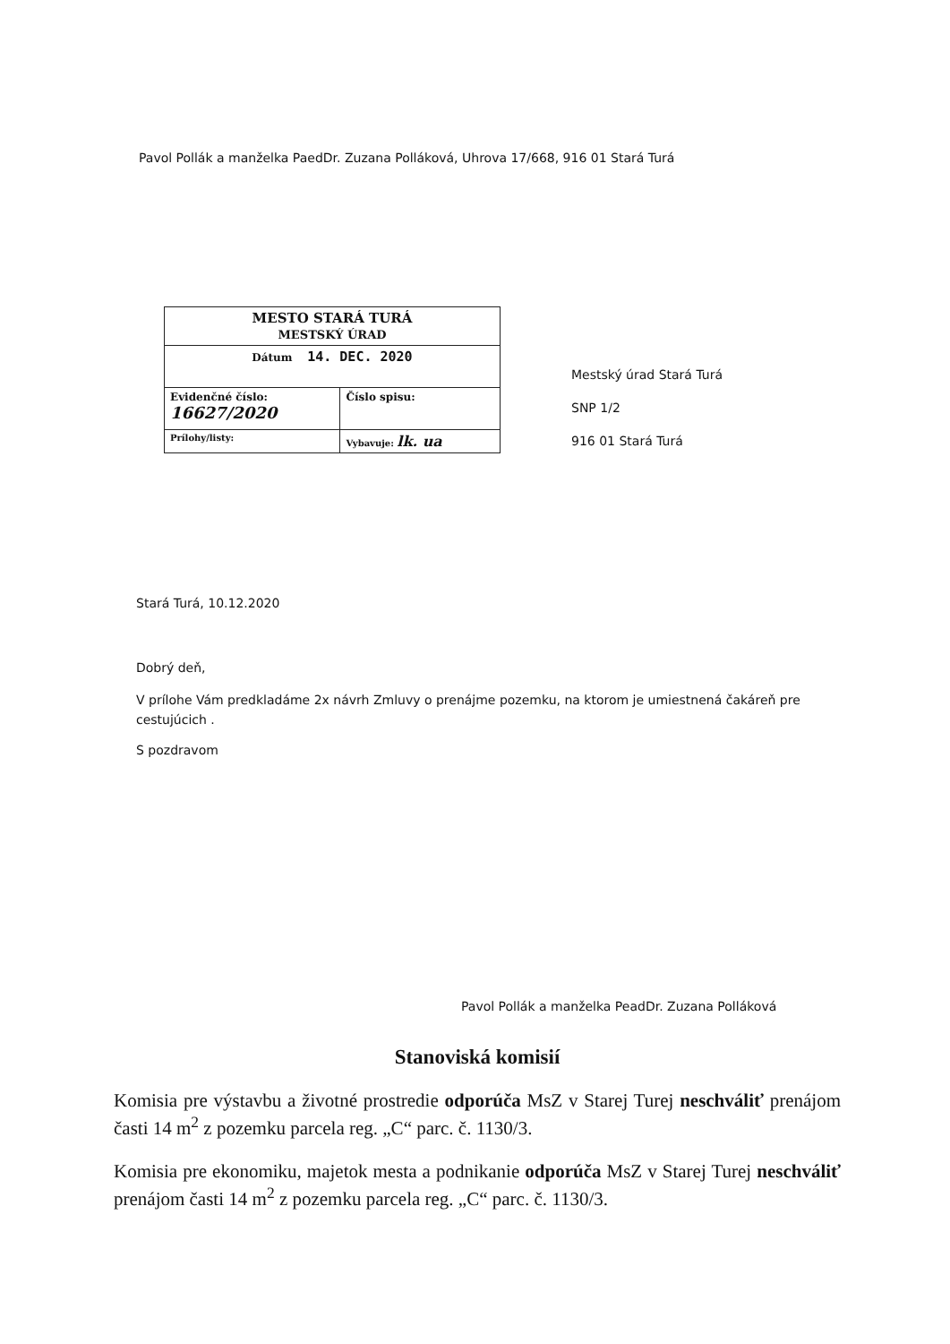Pavol Pollák a manželka PaedDr. Zuzana Polláková, Uhrova 17/668, 916 01 Stará Turá
| MESTO STARÁ TURÁ MESTSKÝ ÚRAD | |
| Dátum 14. DEC. 2020 | |
| Evidenčné číslo: 16627/2020 | Číslo spisu: |
| Prílohy/listy: | Vybavuje: lk. ua |
Mestský úrad Stará Turá
SNP 1/2
916 01 Stará Turá
Stará Turá, 10.12.2020
Dobrý deň,
V prílohe Vám predkladáme 2x návrh Zmluvy o prenájme pozemku, na ktorom je umiestnená čakáreň pre cestujúcich .
S pozdravom
Pavol Pollák a manželka PeadDr. Zuzana Polláková
Stanoviská komisií
Komisia pre výstavbu a životné prostredie odporúča MsZ v Starej Turej neschváliť prenájom časti 14 m<sup>2</sup> z pozemku parcela reg. „C“ parc. č. 1130/3.
Komisia pre ekonomiku, majetok mesta a podnikanie odporúča MsZ v Starej Turej neschváliť prenájom časti 14 m<sup>2</sup> z pozemku parcela reg. „C“ parc. č. 1130/3.